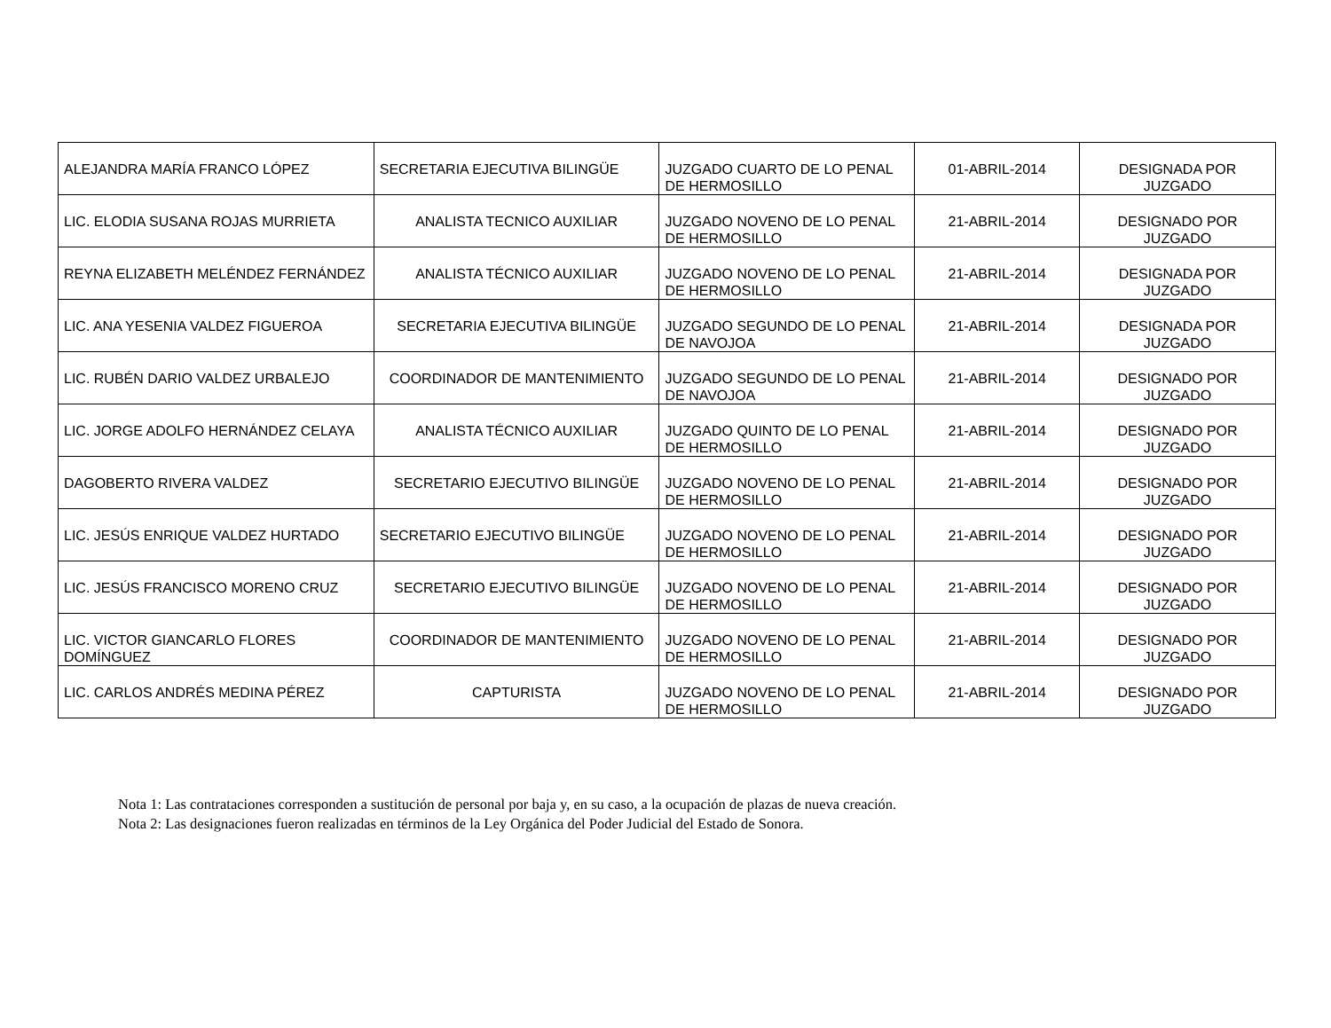| ALEJANDRA MARÍA FRANCO LÓPEZ | SECRETARIA EJECUTIVA BILINGÜE | JUZGADO CUARTO DE LO PENAL DE HERMOSILLO | 01-ABRIL-2014 | DESIGNADA POR JUZGADO |
| LIC. ELODIA SUSANA ROJAS MURRIETA | ANALISTA TECNICO AUXILIAR | JUZGADO NOVENO DE LO PENAL DE HERMOSILLO | 21-ABRIL-2014 | DESIGNADO POR JUZGADO |
| REYNA ELIZABETH MELÉNDEZ FERNÁNDEZ | ANALISTA TÉCNICO AUXILIAR | JUZGADO NOVENO DE LO PENAL DE HERMOSILLO | 21-ABRIL-2014 | DESIGNADA POR JUZGADO |
| LIC. ANA YESENIA VALDEZ FIGUEROA | SECRETARIA EJECUTIVA BILINGÜE | JUZGADO SEGUNDO DE LO PENAL DE NAVOJOA | 21-ABRIL-2014 | DESIGNADA POR JUZGADO |
| LIC. RUBÉN DARIO VALDEZ URBALEJO | COORDINADOR DE MANTENIMIENTO | JUZGADO SEGUNDO DE LO PENAL DE NAVOJOA | 21-ABRIL-2014 | DESIGNADO POR JUZGADO |
| LIC. JORGE ADOLFO HERNÁNDEZ CELAYA | ANALISTA TÉCNICO AUXILIAR | JUZGADO QUINTO DE LO PENAL DE HERMOSILLO | 21-ABRIL-2014 | DESIGNADO POR JUZGADO |
| DAGOBERTO RIVERA VALDEZ | SECRETARIO EJECUTIVO BILINGÜE | JUZGADO NOVENO DE LO PENAL DE HERMOSILLO | 21-ABRIL-2014 | DESIGNADO POR JUZGADO |
| LIC. JESÚS ENRIQUE VALDEZ HURTADO | SECRETARIO EJECUTIVO BILINGÜE | JUZGADO NOVENO DE LO PENAL DE HERMOSILLO | 21-ABRIL-2014 | DESIGNADO POR JUZGADO |
| LIC. JESÚS FRANCISCO MORENO CRUZ | SECRETARIO EJECUTIVO BILINGÜE | JUZGADO NOVENO DE LO PENAL DE HERMOSILLO | 21-ABRIL-2014 | DESIGNADO POR JUZGADO |
| LIC. VICTOR GIANCARLO FLORES DOMÍNGUEZ | COORDINADOR DE MANTENIMIENTO | JUZGADO NOVENO DE LO PENAL DE HERMOSILLO | 21-ABRIL-2014 | DESIGNADO POR JUZGADO |
| LIC. CARLOS ANDRÉS MEDINA PÉREZ | CAPTURISTA | JUZGADO NOVENO DE LO PENAL DE HERMOSILLO | 21-ABRIL-2014 | DESIGNADO POR JUZGADO |
Nota 1: Las contrataciones corresponden a sustitución de personal por baja y, en su caso, a la ocupación de plazas de nueva creación.
Nota 2: Las designaciones fueron realizadas en términos de la Ley Orgánica del Poder Judicial del Estado de Sonora.